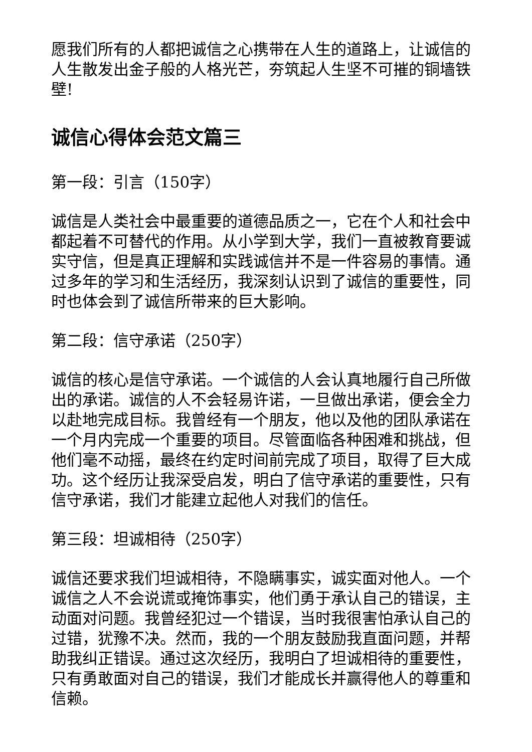愿我们所有的人都把诚信之心携带在人生的道路上，让诚信的人生散发出金子般的人格光芒，夯筑起人生坚不可摧的铜墙铁壁!
诚信心得体会范文篇三
第一段：引言（150字）
诚信是人类社会中最重要的道德品质之一，它在个人和社会中都起着不可替代的作用。从小学到大学，我们一直被教育要诚实守信，但是真正理解和实践诚信并不是一件容易的事情。通过多年的学习和生活经历，我深刻认识到了诚信的重要性，同时也体会到了诚信所带来的巨大影响。
第二段：信守承诺（250字）
诚信的核心是信守承诺。一个诚信的人会认真地履行自己所做出的承诺。诚信的人不会轻易许诺，一旦做出承诺，便会全力以赴地完成目标。我曾经有一个朋友，他以及他的团队承诺在一个月内完成一个重要的项目。尽管面临各种困难和挑战，但他们毫不动摇，最终在约定时间前完成了项目，取得了巨大成功。这个经历让我深受启发，明白了信守承诺的重要性，只有信守承诺，我们才能建立起他人对我们的信任。
第三段：坦诚相待（250字）
诚信还要求我们坦诚相待，不隐瞒事实，诚实面对他人。一个诚信之人不会说谎或掩饰事实，他们勇于承认自己的错误，主动面对问题。我曾经犯过一个错误，当时我很害怕承认自己的过错，犹豫不决。然而，我的一个朋友鼓励我直面问题，并帮助我纠正错误。通过这次经历，我明白了坦诚相待的重要性，只有勇敢面对自己的错误，我们才能成长并赢得他人的尊重和信赖。